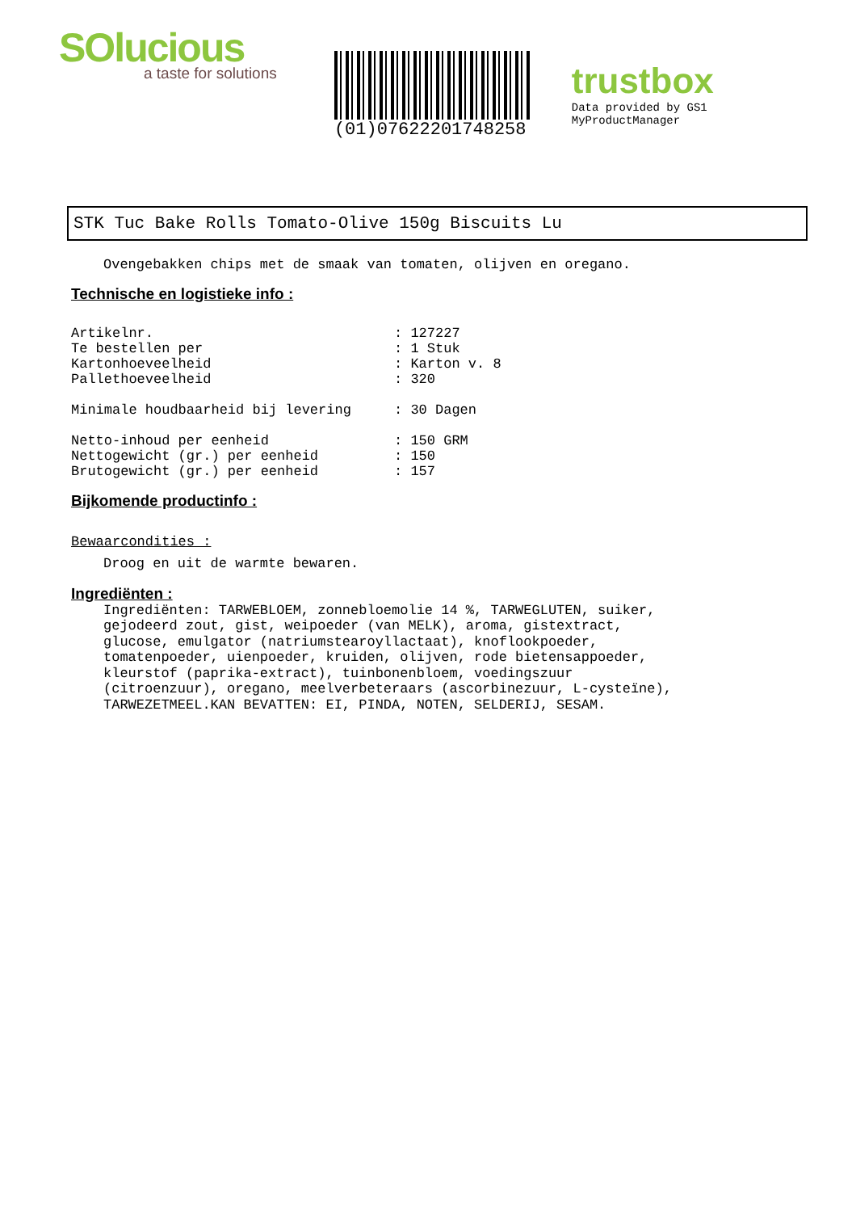SOlucious
a taste for solutions
(01)07622201748258
trustbox
Data provided by GS1 MyProductManager
STK Tuc Bake Rolls Tomato-Olive 150g Biscuits Lu
Ovengebakken chips met de smaak van tomaten, olijven en oregano.
Technische en logistieke info :
Artikelnr.: 127227
Te bestellen per: 1 Stuk
Kartonhoeveelheid: Karton v. 8
Pallethoeveelheid: 320
Minimale houdbaarheid bij levering: 30 Dagen
Netto-inhoud per eenheid: 150 GRM
Nettogewicht (gr.) per eenheid: 150
Brutogewicht (gr.) per eenheid: 157
Bijkomende productinfo :
Bewaarcondities :
Droog en uit de warmte bewaren.
Ingrediënten :
Ingrediënten: TARWEBLOEM, zonnebloemolie 14 %, TARWEGLUTEN, suiker,
gejodeerd zout, gist, weipoeder (van MELK), aroma, gistextract,
glucose, emulgator (natriumstearoyllactaat), knoflookpoeder,
tomatenpoeder, uienpoeder, kruiden, olijven, rode bietensappoeder,
kleurstof (paprika-extract), tuinbonenbloem, voedingszuur
(citroenzuur), oregano, meelverbeteraars (ascorbinezuur, L-cysteïne),
TARWEZETMEEL.KAN BEVATTEN: EI, PINDA, NOTEN, SELDERIJ, SESAM.